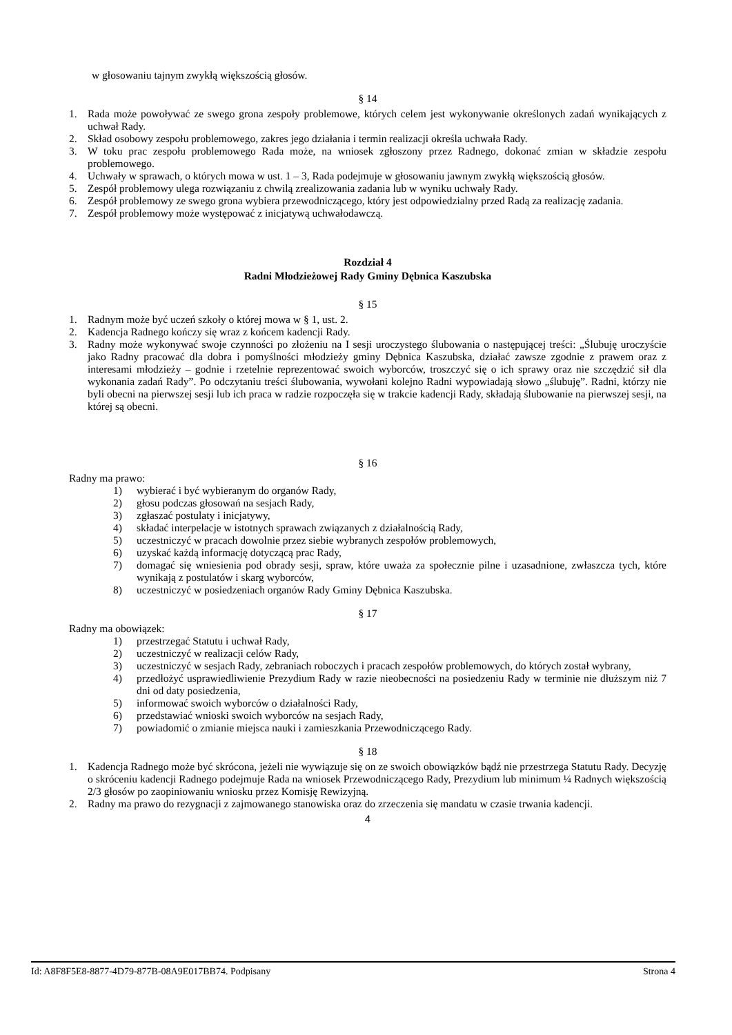w głosowaniu tajnym zwykłą większością głosów.
§ 14
1. Rada może powoływać ze swego grona zespoły problemowe, których celem jest wykonywanie określonych zadań wynikających z uchwał Rady.
2. Skład osobowy zespołu problemowego, zakres jego działania i termin realizacji określa uchwała Rady.
3. W toku prac zespołu problemowego Rada może, na wniosek zgłoszony przez Radnego, dokonać zmian w składzie zespołu problemowego.
4. Uchwały w sprawach, o których mowa w ust. 1 – 3, Rada podejmuje w głosowaniu jawnym zwykłą większością głosów.
5. Zespół problemowy ulega rozwiązaniu z chwilą zrealizowania zadania lub w wyniku uchwały Rady.
6. Zespół problemowy ze swego grona wybiera przewodniczącego, który jest odpowiedzialny przed Radą za realizację zadania.
7. Zespół problemowy może występować z inicjatywą uchwałodawczą.
Rozdział 4
Radni Młodzieżowej Rady Gminy Dębnica Kaszubska
§ 15
1. Radnym może być uczeń szkoły o której mowa w § 1, ust. 2.
2. Kadencja Radnego kończy się wraz z końcem kadencji Rady.
3. Radny może wykonywać swoje czynności po złożeniu na I sesji uroczystego ślubowania o następującej treści: „Ślubuję uroczyście jako Radny pracować dla dobra i pomyślności młodzieży gminy Dębnica Kaszubska, działać zawsze zgodnie z prawem oraz z interesami młodzieży – godnie i rzetelnie reprezentować swoich wyborców, troszczyć się o ich sprawy oraz nie szczędzić sił dla wykonania zadań Rady”. Po odczytaniu treści ślubowania, wywołani kolejno Radni wypowiadają słowo „ślubuję”. Radni, którzy nie byli obecni na pierwszej sesji lub ich praca w radzie rozpoczęła się w trakcie kadencji Rady, składają ślubowanie na pierwszej sesji, na której są obecni.
§ 16
Radny ma prawo:
1) wybierać i być wybieranym do organów Rady,
2) głosu podczas głosowań na sesjach Rady,
3) zgłaszać postulaty i inicjatywy,
4) składać interpelacje w istotnych sprawach związanych z działalnością Rady,
5) uczestniczyć w pracach dowolnie przez siebie wybranych zespołów problemowych,
6) uzyskać każdą informację dotyczącą prac Rady,
7) domagać się wniesienia pod obrady sesji, spraw, które uważa za społecznie pilne i uzasadnione, zwłaszcza tych, które wynikają z postulatów i skarg wyborców,
8) uczestniczyć w posiedzeniach organów Rady Gminy Dębnica Kaszubska.
§ 17
Radny ma obowiązek:
1) przestrzegać Statutu i uchwał Rady,
2) uczestniczyć w realizacji celów Rady,
3) uczestniczyć w sesjach Rady, zebraniach roboczych i pracach zespołów problemowych, do których został wybrany,
4) przedłożyć usprawiedliwienie Prezydium Rady w razie nieobecności na posiedzeniu Rady w terminie nie dłuższym niż 7 dni od daty posiedzenia,
5) informować swoich wyborców o działalności Rady,
6) przedstawiać wnioski swoich wyborców na sesjach Rady,
7) powiadomić o zmianie miejsca nauki i zamieszkania Przewodniczącego Rady.
§ 18
1. Kadencja Radnego może być skrócona, jeżeli nie wywiązuje się on ze swoich obowiązków bądź nie przestrzega Statutu Rady. Decyzję o skróceniu kadencji Radnego podejmuje Rada na wniosek Przewodniczącego Rady, Prezydium lub minimum ¼ Radnych większością 2/3 głosów po zaopiniowaniu wniosku przez Komisję Rewizyjną.
2. Radny ma prawo do rezygnacji z zajmowanego stanowiska oraz do zrzeczenia się mandatu w czasie trwania kadencji.
4
Id: A8F8F5E8-8877-4D79-877B-08A9E017BB74. Podpisany Strona 4